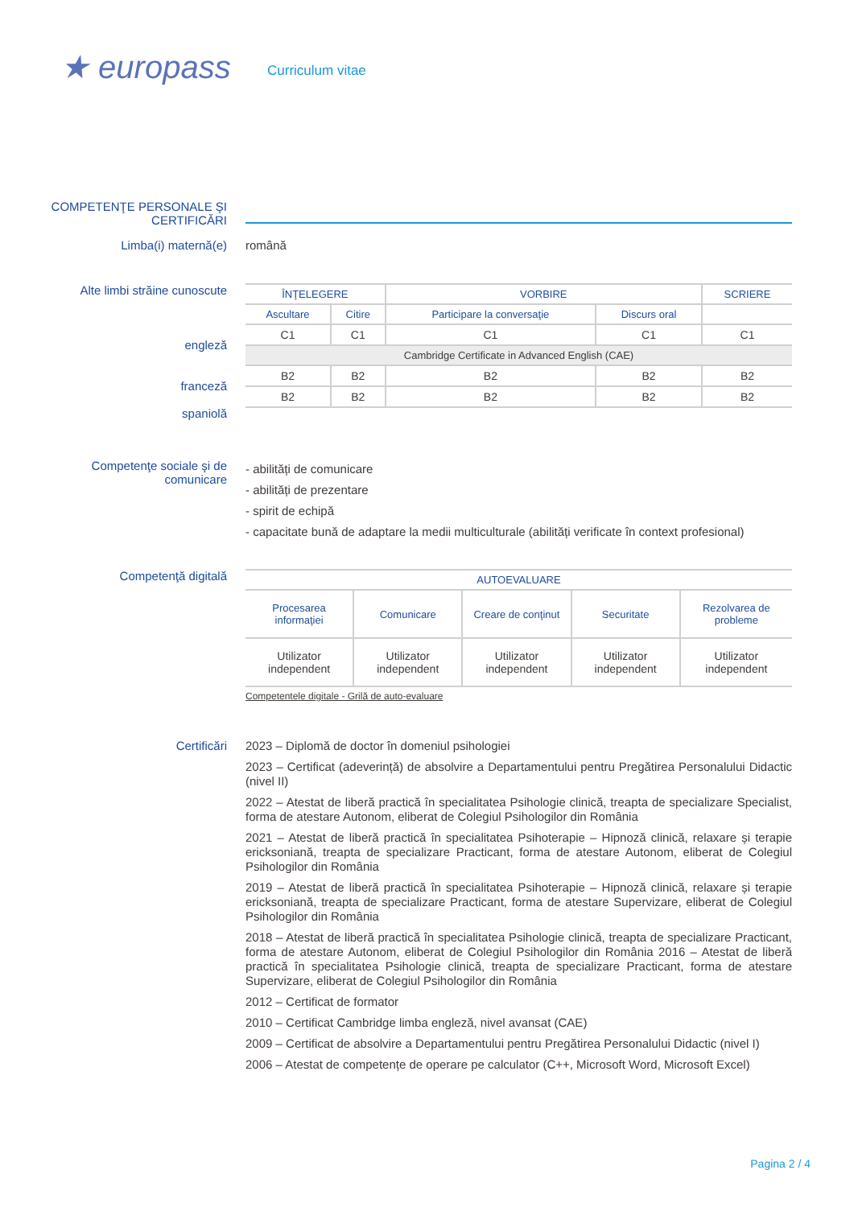★ europass
Curriculum vitae
COMPETENŢE PERSONALE ŞI CERTIFICĂRI
Limba(i) maternă(e) română
Alte limbi străine cunoscute
engleză
franceză
spaniolă
| ÎNŢELEGERE | | VORBIRE | | SCRIERE |
| --- | --- | --- | --- | --- |
| Ascultare | Citire | Participare la conversaţie | Discurs oral | |
| C1 | C1 | C1 | C1 | C1 |
| Cambridge Certificate in Advanced English (CAE) | | | | |
| B2 | B2 | B2 | B2 | B2 |
| B2 | B2 | B2 | B2 | B2 |
Competenţe sociale şi de comunicare
- abilități de comunicare
- abilități de prezentare
- spirit de echipă
- capacitate bună de adaptare la medii multiculturale (abilități verificate în context profesional)
Competenţă digitală
| AUTOEVALUARE | | | | |
| --- | --- | --- | --- | --- |
| Procesarea informaţiei | Comunicare | Creare de conţinut | Securitate | Rezolvarea de probleme |
| Utilizator independent | Utilizator independent | Utilizator independent | Utilizator independent | Utilizator independent |
Competentele digitale - Grilă de auto-evaluare
Certificări
2023 – Diplomă de doctor în domeniul psihologiei
2023 – Certificat (adeverință) de absolvire a Departamentului pentru Pregătirea Personalului Didactic (nivel II)
2022 – Atestat de liberă practică în specialitatea Psihologie clinică, treapta de specializare Specialist, forma de atestare Autonom, eliberat de Colegiul Psihologilor din România
2021 – Atestat de liberă practică în specialitatea Psihoterapie – Hipnoză clinică, relaxare și terapie ericksoniană, treapta de specializare Practicant, forma de atestare Autonom, eliberat de Colegiul Psihologilor din România
2019 – Atestat de liberă practică în specialitatea Psihoterapie – Hipnoză clinică, relaxare și terapie ericksoniană, treapta de specializare Practicant, forma de atestare Supervizare, eliberat de Colegiul Psihologilor din România
2018 – Atestat de liberă practică în specialitatea Psihologie clinică, treapta de specializare Practicant, forma de atestare Autonom, eliberat de Colegiul Psihologilor din România 2016 – Atestat de liberă practică în specialitatea Psihologie clinică, treapta de specializare Practicant, forma de atestare Supervizare, eliberat de Colegiul Psihologilor din România
2012 – Certificat de formator
2010 – Certificat Cambridge limba engleză, nivel avansat (CAE)
2009 – Certificat de absolvire a Departamentului pentru Pregătirea Personalului Didactic (nivel I)
2006 – Atestat de competențe de operare pe calculator (C++, Microsoft Word, Microsoft Excel)
Pagina 2 / 4